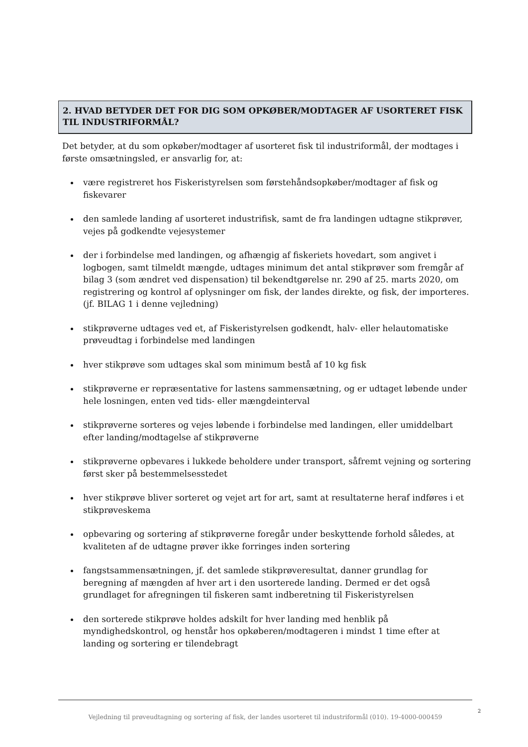2. HVAD BETYDER DET FOR DIG SOM OPKØBER/MODTAGER AF USORTERET FISK TIL INDUSTRIFORMÅL?
Det betyder, at du som opkøber/modtager af usorteret fisk til industriformål, der modtages i første omsætningsled, er ansvarlig for, at:
være registreret hos Fiskeristyrelsen som førstehåndsopkøber/modtager af fisk og fiskevarer
den samlede landing af usorteret industrifisk, samt de fra landingen udtagne stikprøver, vejes på godkendte vejesystemer
der i forbindelse med landingen, og afhængig af fiskeriets hovedart, som angivet i logbogen, samt tilmeldt mængde, udtages minimum det antal stikprøver som fremgår af bilag 3 (som ændret ved dispensation) til bekendtgørelse nr. 290 af 25. marts 2020, om registrering og kontrol af oplysninger om fisk, der landes direkte, og fisk, der importeres.
(jf. BILAG 1 i denne vejledning)
stikprøverne udtages ved et, af Fiskeristyrelsen godkendt, halv- eller helautomatiske prøveudtag i forbindelse med landingen
hver stikprøve som udtages skal som minimum bestå af 10 kg fisk
stikprøverne er repræsentative for lastens sammensætning, og er udtaget løbende under hele losningen, enten ved tids- eller mængdeinterval
stikprøverne sorteres og vejes løbende i forbindelse med landingen, eller umiddelbart efter landing/modtagelse af stikprøverne
stikprøverne opbevares i lukkede beholdere under transport, såfremt vejning og sortering først sker på bestemmelsesstedet
hver stikprøve bliver sorteret og vejet art for art, samt at resultaterne heraf indføres i et stikprøveskema
opbevaring og sortering af stikprøverne foregår under beskyttende forhold således, at kvaliteten af de udtagne prøver ikke forringes inden sortering
fangstsammensætningen, jf. det samlede stikprøveresultat, danner grundlag for beregning af mængden af hver art i den usorterede landing. Dermed er det også grundlaget for afregningen til fiskeren samt indberetning til Fiskeristyrelsen
den sorterede stikprøve holdes adskilt for hver landing med henblik på myndighedskontrol, og henstår hos opkøberen/modtageren i mindst 1 time efter at landing og sortering er tilendebragt
2
Vejledning til prøveudtagning og sortering af fisk, der landes usorteret til industriformål (010). 19-4000-000459